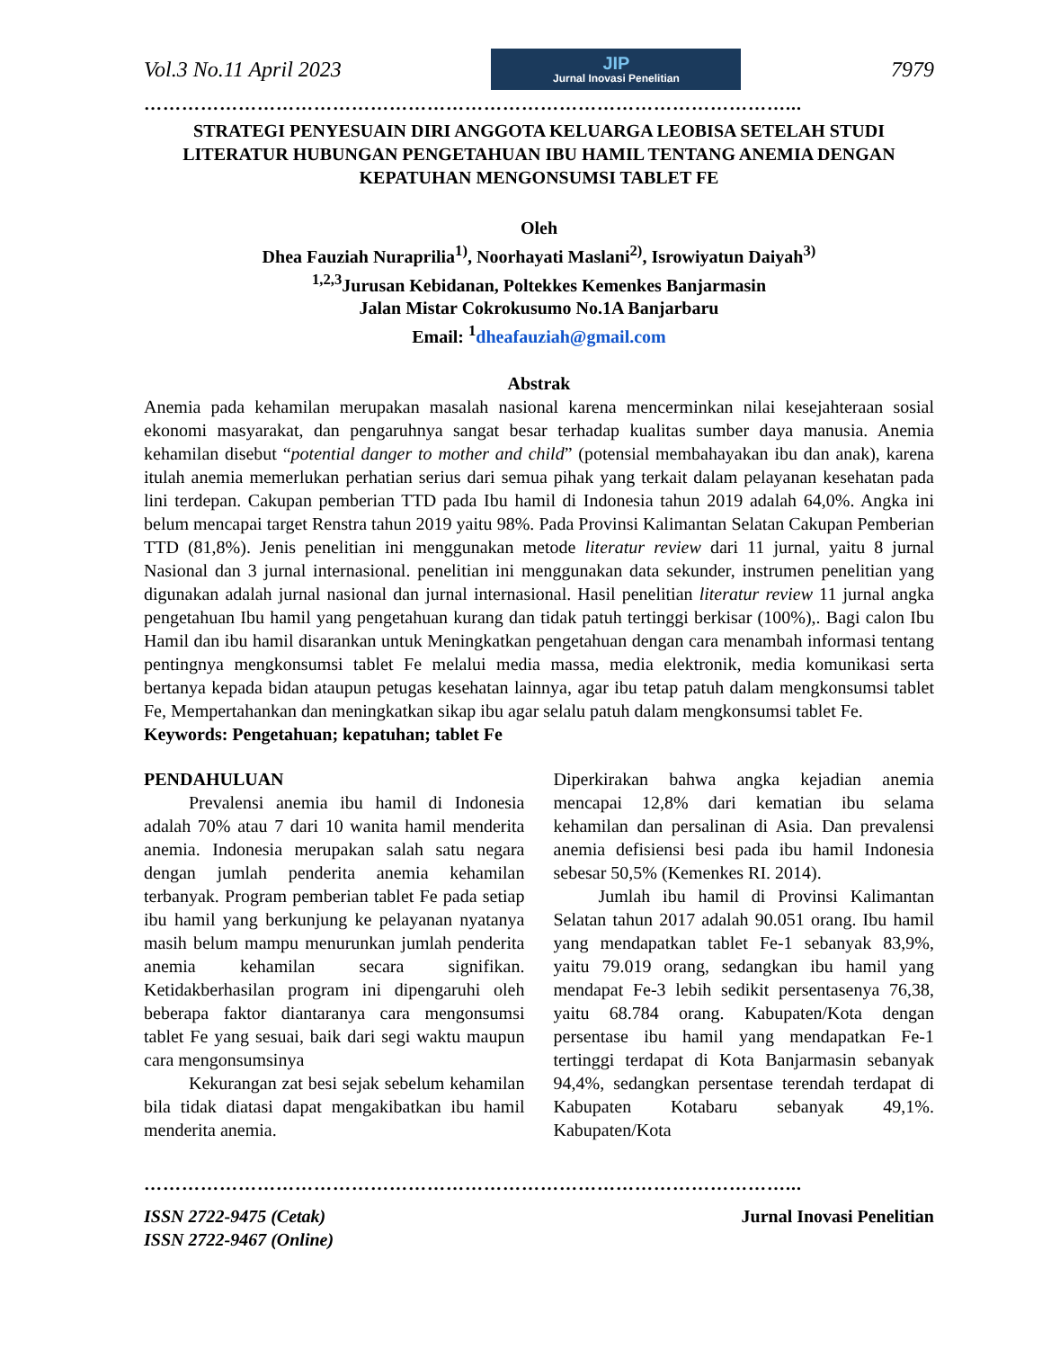Vol.3 No.11 April 2023
JIP
Jurnal Inovasi Penelitian
7979
…………………………………………………………………………………………...
STRATEGI PENYESUAIN DIRI ANGGOTA KELUARGA LEOBISA SETELAH STUDI LITERATUR HUBUNGAN PENGETAHUAN IBU HAMIL TENTANG ANEMIA DENGAN KEPATUHAN MENGONSUMSI TABLET FE
Oleh
Dhea Fauziah Nuraprilia<sup>1)</sup>, Noorhayati Maslani<sup>2)</sup>, Isrowiyatun Daiyah<sup>3)</sup>
<sup>1,2,3</sup>Jurusan Kebidanan, Poltekkes Kemenkes Banjarmasin
Jalan Mistar Cokrokusumo No.1A Banjarbaru
Email: <sup>1</sup>dheafauziah@gmail.com
Abstrak
Anemia pada kehamilan merupakan masalah nasional karena mencerminkan nilai kesejahteraan sosial ekonomi masyarakat, dan pengaruhnya sangat besar terhadap kualitas sumber daya manusia. Anemia kehamilan disebut “potential danger to mother and child” (potensial membahayakan ibu dan anak), karena itulah anemia memerlukan perhatian serius dari semua pihak yang terkait dalam pelayanan kesehatan pada lini terdepan. Cakupan pemberian TTD pada Ibu hamil di Indonesia tahun 2019 adalah 64,0%. Angka ini belum mencapai target Renstra tahun 2019 yaitu 98%. Pada Provinsi Kalimantan Selatan Cakupan Pemberian TTD (81,8%). Jenis penelitian ini menggunakan metode literatur review dari 11 jurnal, yaitu 8 jurnal Nasional dan 3 jurnal internasional. penelitian ini menggunakan data sekunder, instrumen penelitian yang digunakan adalah jurnal nasional dan jurnal internasional. Hasil penelitian literatur review 11 jurnal angka pengetahuan Ibu hamil yang pengetahuan kurang dan tidak patuh tertinggi berkisar (100%),. Bagi calon Ibu Hamil dan ibu hamil disarankan untuk Meningkatkan pengetahuan dengan cara menambah informasi tentang pentingnya mengkonsumsi tablet Fe melalui media massa, media elektronik, media komunikasi serta bertanya kepada bidan ataupun petugas kesehatan lainnya, agar ibu tetap patuh dalam mengkonsumsi tablet Fe, Mempertahankan dan meningkatkan sikap ibu agar selalu patuh dalam mengkonsumsi tablet Fe.
Keywords: Pengetahuan; kepatuhan; tablet Fe
PENDAHULUAN
Prevalensi anemia ibu hamil di Indonesia adalah 70% atau 7 dari 10 wanita hamil menderita anemia. Indonesia merupakan salah satu negara dengan jumlah penderita anemia kehamilan terbanyak. Program pemberian tablet Fe pada setiap ibu hamil yang berkunjung ke pelayanan nyatanya masih belum mampu menurunkan jumlah penderita anemia kehamilan secara signifikan. Ketidakberhasilan program ini dipengaruhi oleh beberapa faktor diantaranya cara mengonsumsi tablet Fe yang sesuai, baik dari segi waktu maupun cara mengonsumsinya
Kekurangan zat besi sejak sebelum kehamilan bila tidak diatasi dapat mengakibatkan ibu hamil menderita anemia.
Diperkirakan bahwa angka kejadian anemia mencapai 12,8% dari kematian ibu selama kehamilan dan persalinan di Asia. Dan prevalensi anemia defisiensi besi pada ibu hamil Indonesia sebesar 50,5% (Kemenkes RI. 2014).
Jumlah ibu hamil di Provinsi Kalimantan Selatan tahun 2017 adalah 90.051 orang. Ibu hamil yang mendapatkan tablet Fe-1 sebanyak 83,9%, yaitu 79.019 orang, sedangkan ibu hamil yang mendapat Fe-3 lebih sedikit persentasenya 76,38, yaitu 68.784 orang. Kabupaten/Kota dengan persentase ibu hamil yang mendapatkan Fe-1 tertinggi terdapat di Kota Banjarmasin sebanyak 94,4%, sedangkan persentase terendah terdapat di Kabupaten Kotabaru sebanyak 49,1%. Kabupaten/Kota
…………………………………………………………………………………………...
ISSN 2722-9475 (Cetak)
ISSN 2722-9467 (Online) Jurnal Inovasi Penelitian